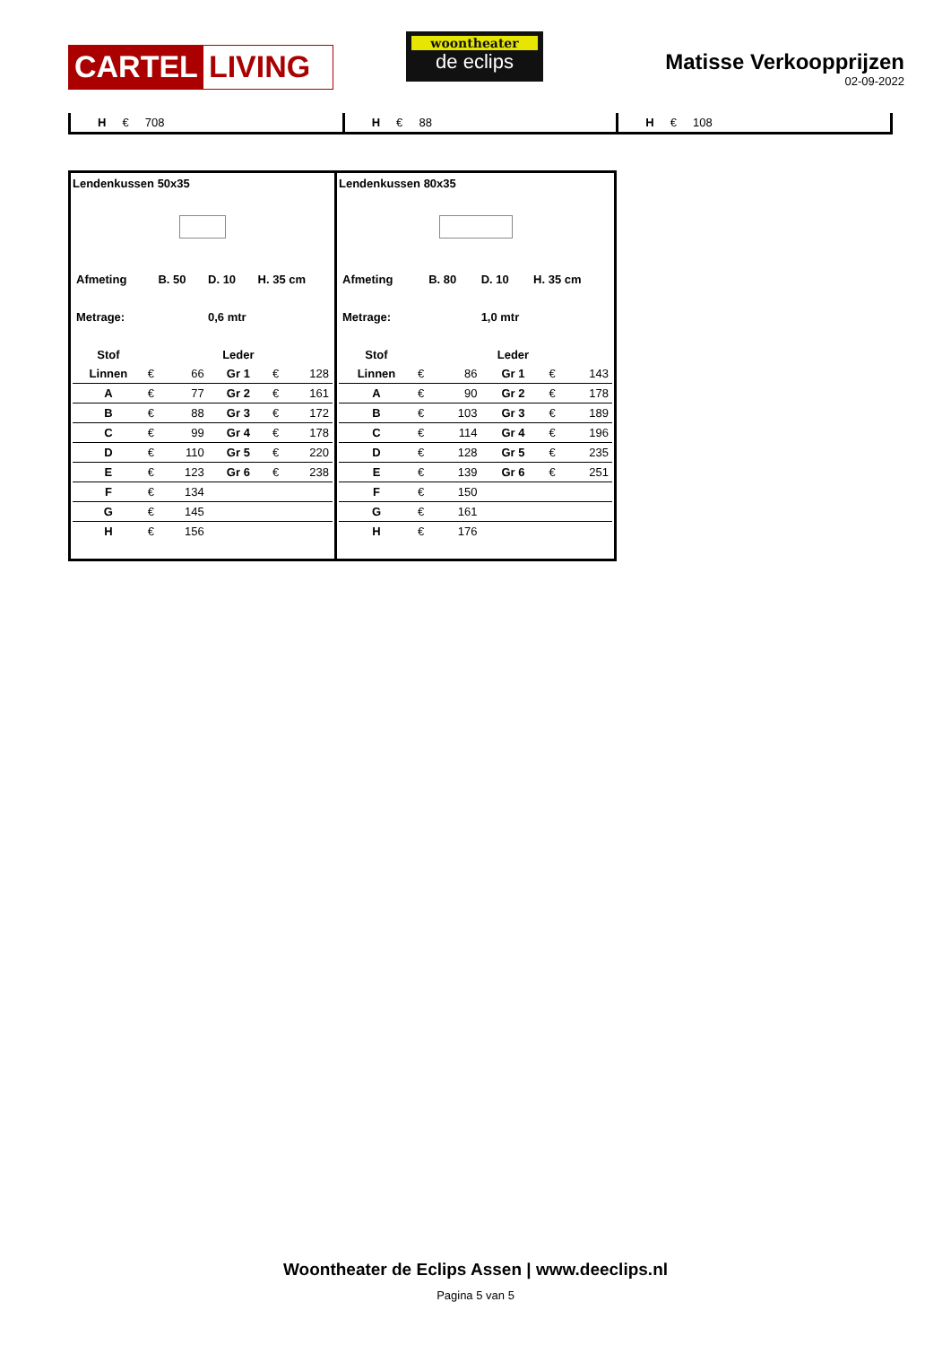CARTEL LIVING
woontheater
de eclips
Matisse Verkoopprijzen
02-09-2022
H € 708 H € 88 H € 108
Lendenkussen 50x35
| Afmeting | B. 50 | D. 10 | H. 35 cm |
| Metrage: | | 0,6 mtr | |
| Stof | | | Leder | | |
| Linnen | € | 66 | Gr 1 | € | 128 |
| A | € | 77 | Gr 2 | € | 161 |
| B | € | 88 | Gr 3 | € | 172 |
| C | € | 99 | Gr 4 | € | 178 |
| D | € | 110 | Gr 5 | € | 220 |
| E | € | 123 | Gr 6 | € | 238 |
| F | € | 134 | | | |
| G | € | 145 | | | |
| H | € | 156 | | | |
Lendenkussen 80x35
| Afmeting | B. 80 | D. 10 | H. 35 cm |
| Metrage: | | 1,0 mtr | |
| Stof | | | Leder | | |
| Linnen | € | 86 | Gr 1 | € | 143 |
| A | € | 90 | Gr 2 | € | 178 |
| B | € | 103 | Gr 3 | € | 189 |
| C | € | 114 | Gr 4 | € | 196 |
| D | € | 128 | Gr 5 | € | 235 |
| E | € | 139 | Gr 6 | € | 251 |
| F | € | 150 | | | |
| G | € | 161 | | | |
| H | € | 176 | | | |
Woontheater de Eclips Assen | www.deeclips.nl
Pagina 5 van 5